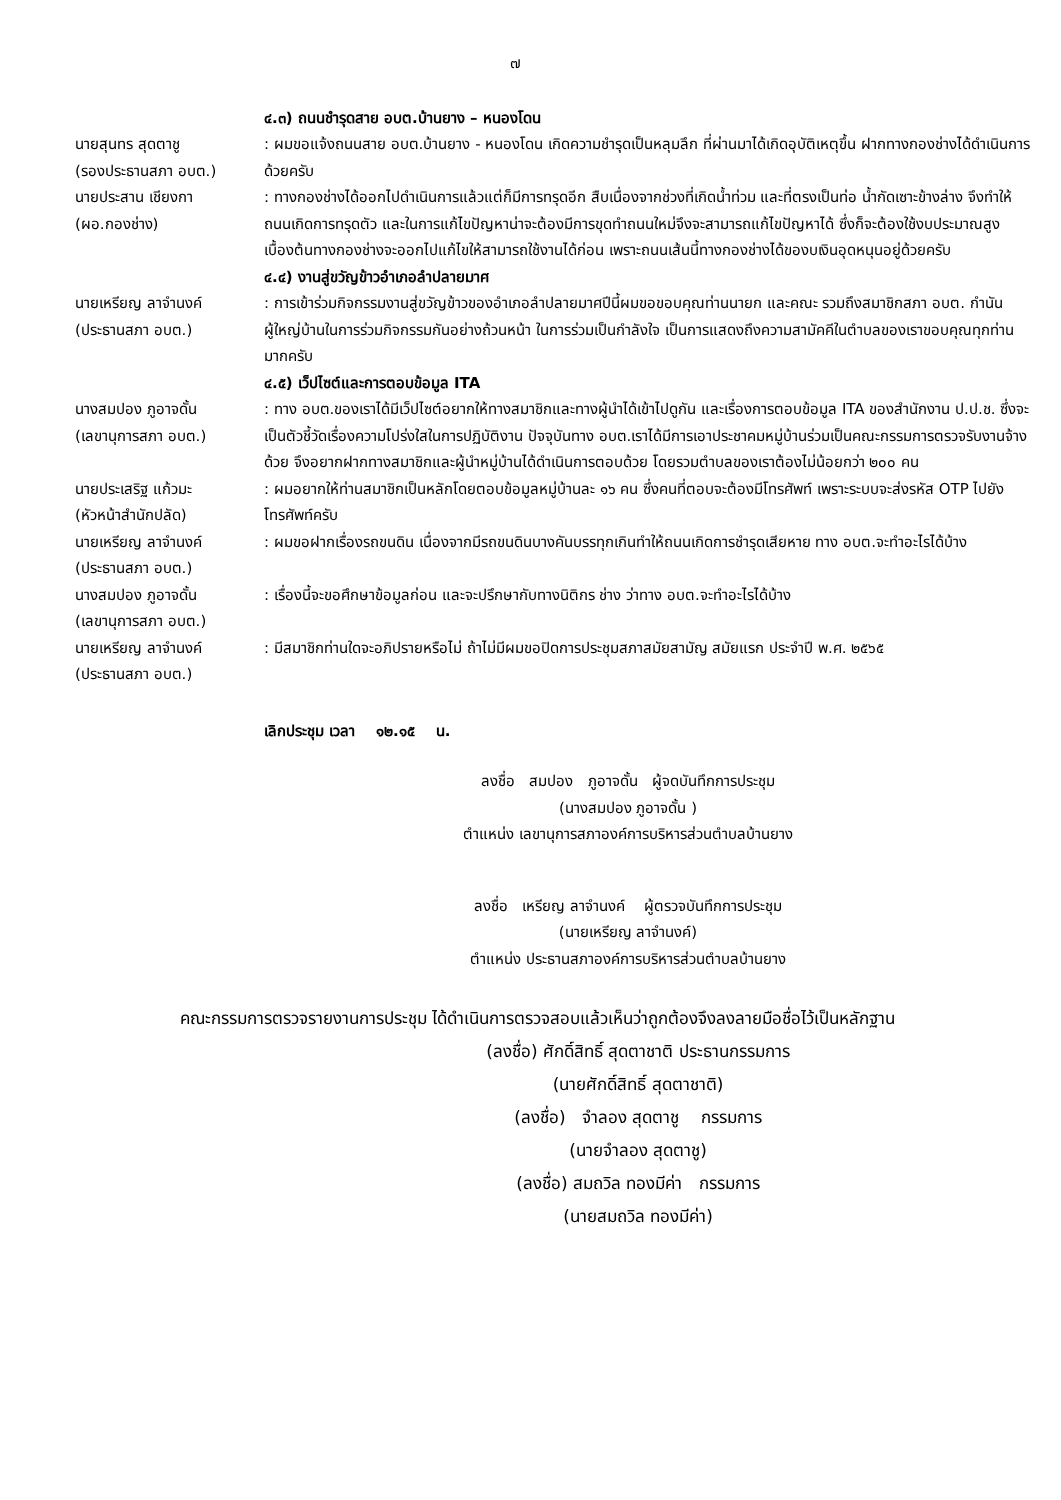๗
๔.๓) ถนนชำรุดสาย อบต.บ้านยาง – หนองโดน
นายสุนทร สุดตาชู
(รองประธานสภา อบต.)
: ผมขอแจ้งถนนสาย อบต.บ้านยาง - หนองโดน เกิดความชำรุดเป็นหลุมลึก ที่ผ่านมาได้เกิดอุบัติเหตุขึ้น ฝากทางกองช่างได้ดำเนินการด้วยครับ
นายประสาน เชียงกา
(ผอ.กองช่าง)
: ทางกองช่างได้ออกไปดำเนินการแล้วแต่ก็มีการทรุดอีก สืบเนื่องจากช่วงที่เกิดน้ำท่วม และที่ตรงเป็นท่อ น้ำกัดเซาะข้างล่าง จึงทำให้ถนนเกิดการทรุดตัว และในการแก้ไขปัญหาน่าจะต้องมีการขุดทำถนนใหม่จึงจะสามารถแก้ไขปัญหาได้ ซึ่งก็จะต้องใช้งบประมาณสูง เบื้องต้นทางกองช่างจะออกไปแก้ไขให้สามารถใช้งานได้ก่อน เพราะถนนเส้นนี้ทางกองช่างได้ของบเงินอุดหนุนอยู่ด้วยครับ
๔.๔) งานสู่ขวัญข้าวอำเภอลำปลายมาศ
นายเหรียญ ลาจำนงค์
(ประธานสภา อบต.)
: การเข้าร่วมกิจกรรมงานสู่ขวัญข้าวของอำเภอลำปลายมาศปีนี้ผมขอขอบคุณท่านนายก และคณะ รวมถึงสมาชิกสภา อบต. กำนันผู้ใหญ่บ้านในการร่วมกิจกรรมกันอย่างถ้วนหน้า ในการร่วมเป็นกำลังใจ เป็นการแสดงถึงความสามัคคีในตำบลของเราขอบคุณทุกท่านมากครับ
๔.๕) เว็ปไซต์และการตอบข้อมูล ITA
นางสมปอง ภูอาจดั้น
(เลขานุการสภา อบต.)
: ทาง อบต.ของเราได้มีเว็ปไซต์อยากให้ทางสมาชิกและทางผู้นำได้เข้าไปดูกัน และเรื่องการตอบข้อมูล ITA ของสำนักงาน ป.ป.ช. ซึ่งจะเป็นตัวชี้วัดเรื่องความโปร่งใสในการปฏิบัติงาน ปัจจุบันทาง อบต.เราได้มีการเอาประชาคมหมู่บ้านร่วมเป็นคณะกรรมการตรวจรับงานจ้างด้วย จึงอยากฝากทางสมาชิกและผู้นำหมู่บ้านได้ดำเนินการตอบด้วย โดยรวมตำบลของเราต้องไม่น้อยกว่า ๒๐๐ คน
นายประเสริฐ แก้วมะ
(หัวหน้าสำนักปลัด)
: ผมอยากให้ท่านสมาชิกเป็นหลักโดยตอบข้อมูลหมู่บ้านละ ๑๖ คน ซึ่งคนที่ตอบจะต้องมีโทรศัพท์ เพราะระบบจะส่งรหัส OTP ไปยังโทรศัพท์ครับ
นายเหรียญ ลาจำนงค์
(ประธานสภา อบต.)
: ผมขอฝากเรื่องรถขนดิน เนื่องจากมีรถขนดินบางคันบรรทุกเกินทำให้ถนนเกิดการชำรุดเสียหาย ทาง อบต.จะทำอะไรได้บ้าง
นางสมปอง ภูอาจดั้น
(เลขานุการสภา อบต.)
: เรื่องนี้จะขอศึกษาข้อมูลก่อน และจะปรึกษากับทางนิติกร ช่าง ว่าทาง อบต.จะทำอะไรได้บ้าง
นายเหรียญ ลาจำนงค์
(ประธานสภา อบต.)
: มีสมาชิกท่านใดจะอภิปรายหรือไม่ ถ้าไม่มีผมขอปิดการประชุมสภาสมัยสามัญ สมัยแรก ประจำปี พ.ศ. ๒๕๖๕
เลิกประชุม เวลา ๑๒.๑๕ น.
ลงชื่อ สมปอง ภูอาจดั้น ผู้จดบันทึกการประชุม
(นางสมปอง ภูอาจดั้น )
ตำแหน่ง เลขานุการสภาองค์การบริหารส่วนตำบลบ้านยาง
ลงชื่อ เหรียญ ลาจำนงค์ ผู้ตรวจบันทึกการประชุม
(นายเหรียญ ลาจำนงค์)
ตำแหน่ง ประธานสภาองค์การบริหารส่วนตำบลบ้านยาง
คณะกรรมการตรวจรายงานการประชุม ได้ดำเนินการตรวจสอบแล้วเห็นว่าถูกต้องจึงลงลายมือชื่อไว้เป็นหลักฐาน
(ลงชื่อ) ศักดิ์สิทธิ์ สุดตาชาติ ประธานกรรมการ
(นายศักดิ์สิทธิ์ สุดตาชาติ)
(ลงชื่อ) จำลอง สุดตาชู กรรมการ
(นายจำลอง สุดตาชู)
(ลงชื่อ) สมถวิล ทองมีค่า กรรมการ
(นายสมถวิล ทองมีค่า)